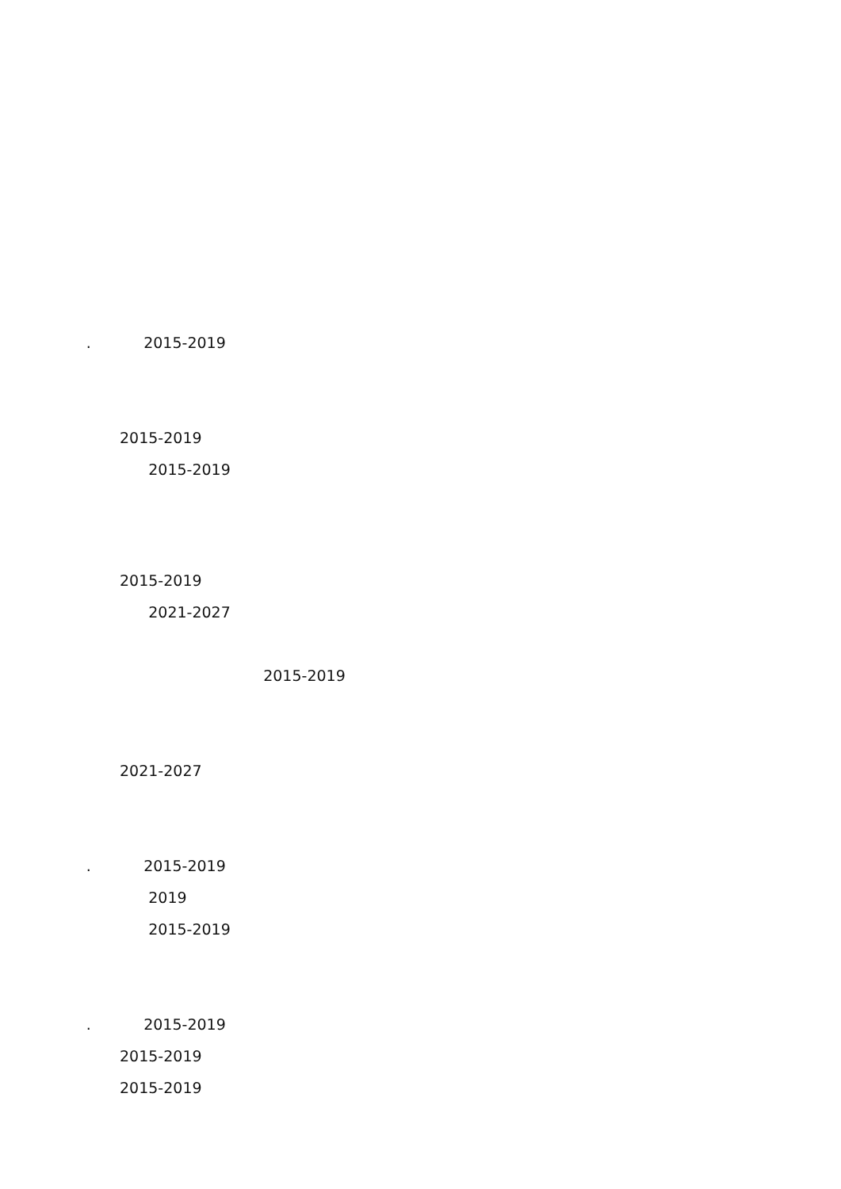. 2015-2019
2015-2019
2015-2019
2015-2019
2021-2027
2015-2019
2021-2027
. 2015-2019
2019
2015-2019
. 2015-2019
2015-2019
2015-2019